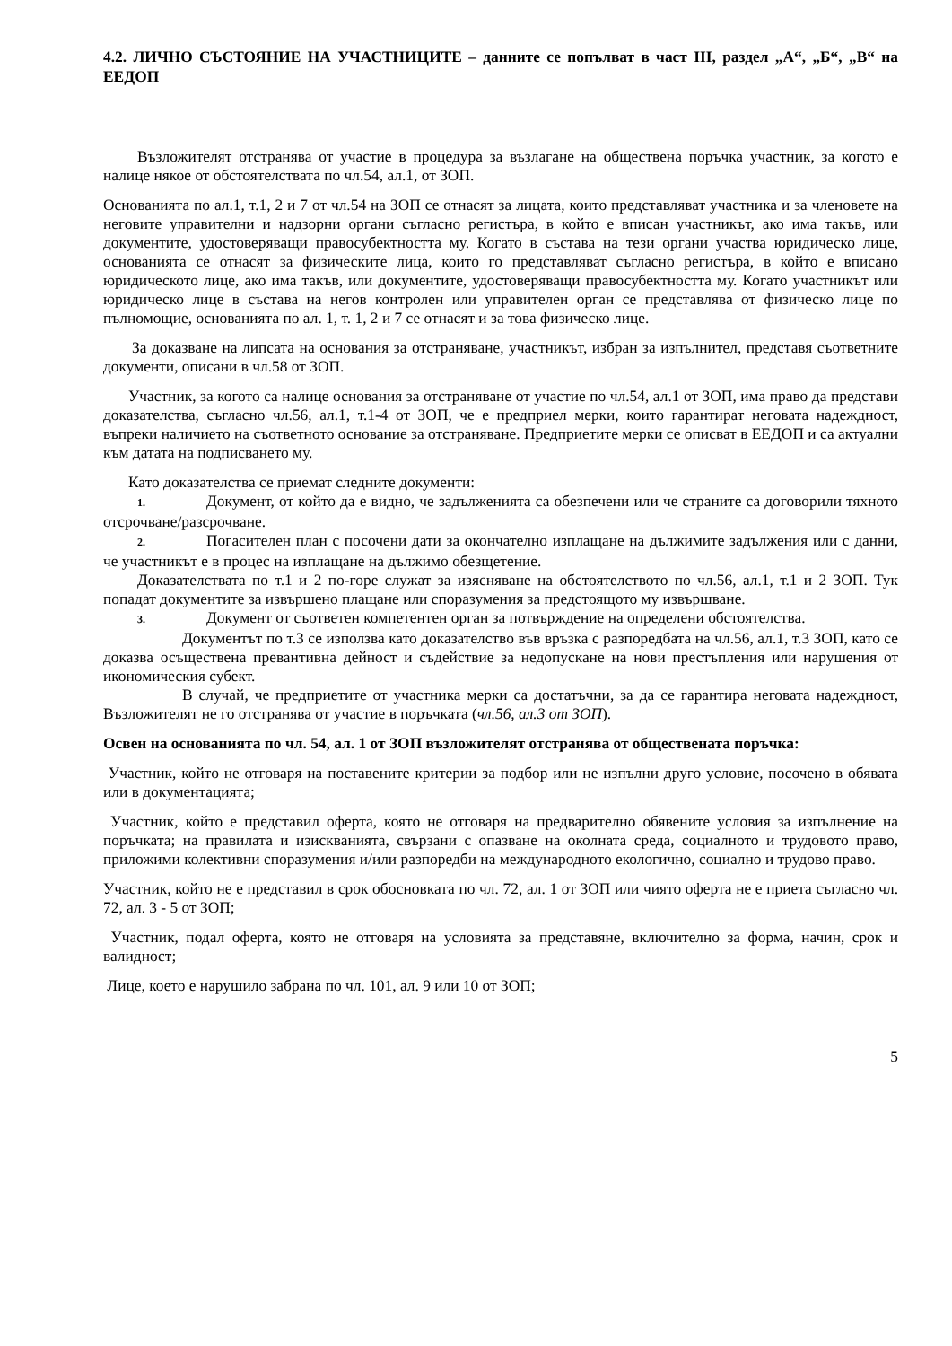4.2. ЛИЧНО СЪСТОЯНИЕ НА УЧАСТНИЦИТЕ – данните се попълват в част III, раздел „А“, „Б“, „В“ на ЕЕДОП
Възложителят отстранява от участие в процедура за възлагане на обществена поръчка участник, за когото е налице някое от обстоятелствата по чл.54, ал.1, от ЗОП.
Основанията по ал.1, т.1, 2 и 7 от чл.54 на ЗОП се отнасят за лицата, които представляват участника и за членовете на неговите управителни и надзорни органи съгласно регистъра, в който е вписан участникът, ако има такъв, или документите, удостоверяващи правосубектността му. Когато в състава на тези органи участва юридическо лице, основанията се отнасят за физическите лица, които го представляват съгласно регистъра, в който е вписано юридическото лице, ако има такъв, или документите, удостоверяващи правосубектността му. Когато участникът или юридическо лице в състава на негов контролен или управителен орган се представлява от физическо лице по пълномощие, основанията по ал. 1, т. 1, 2 и 7 се отнасят и за това физическо лице.
За доказване на липсата на основания за отстраняване, участникът, избран за изпълнител, представя съответните документи, описани в чл.58 от ЗОП.
Участник, за когото са налице основания за отстраняване от участие по чл.54, ал.1 от ЗОП, има право да представи доказателства, съгласно чл.56, ал.1, т.1-4 от ЗОП, че е предприел мерки, които гарантират неговата надеждност, въпреки наличието на съответното основание за отстраняване. Предприетите мерки се описват в ЕЕДОП и са актуални към датата на подписването му.
Като доказателства се приемат следните документи:
1. Документ, от който да е видно, че задълженията са обезпечени или че страните са договорили тяхното отсрочване/разсрочване.
2. Погасителен план с посочени дати за окончателно изплащане на дължимите задължения или с данни, че участникът е в процес на изплащане на дължимо обезщетение.
Доказателствата по т.1 и 2 по-горе служат за изясняване на обстоятелството по чл.56, ал.1, т.1 и 2 ЗОП. Тук попадат документите за извършено плащане или споразумения за предстоящото му извършване.
3. Документ от съответен компетентен орган за потвърждение на определени обстоятелства.
Документът по т.3 се използва като доказателство във връзка с разпоредбата на чл.56, ал.1, т.3 ЗОП, като се доказва осъществена превантивна дейност и съдействие за недопускане на нови престъпления или нарушения от икономическия субект.
В случай, че предприетите от участника мерки са достатъчни, за да се гарантира неговата надеждност, Възложителят не го отстранява от участие в поръчката (чл.56, ал.3 от ЗОП).
Освен на основанията по чл. 54, ал. 1 от ЗОП възложителят отстранява от обществената поръчка:
Участник, който не отговаря на поставените критерии за подбор или не изпълни друго условие, посочено в обявата или в документацията;
Участник, който е представил оферта, която не отговаря на предварително обявените условия за изпълнение на поръчката; на правилата и изискванията, свързани с опазване на околната среда, социалното и трудовото право, приложими колективни споразумения и/или разпоредби на международното екологично, социално и трудово право.
Участник, който не е представил в срок обосновката по чл. 72, ал. 1 от ЗОП или чиято оферта не е приета съгласно чл. 72, ал. 3 - 5 от ЗОП;
Участник, подал оферта, която не отговаря на условията за представяне, включително за форма, начин, срок и валидност;
Лице, което е нарушило забрана по чл. 101, ал. 9 или 10 от ЗОП;
5